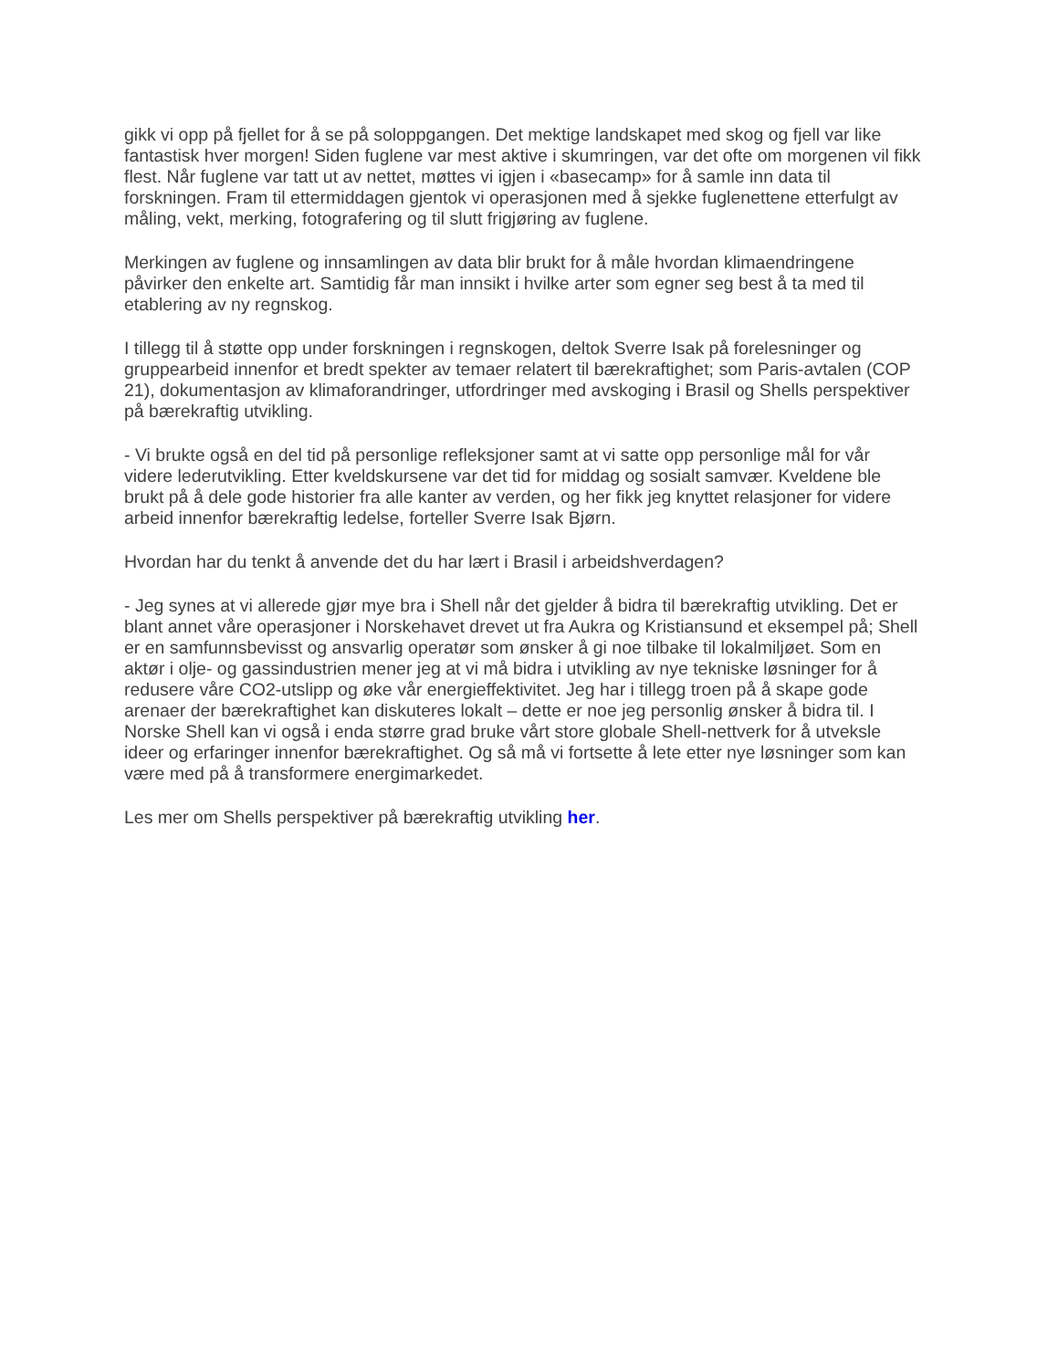gikk vi opp på fjellet for å se på soloppgangen. Det mektige landskapet med skog og fjell var like fantastisk hver morgen! Siden fuglene var mest aktive i skumringen, var det ofte om morgenen vil fikk flest. Når fuglene var tatt ut av nettet, møttes vi igjen i «basecamp» for å samle inn data til forskningen. Fram til ettermiddagen gjentok vi operasjonen med å sjekke fuglenettene etterfulgt av måling, vekt, merking, fotografering og til slutt frigjøring av fuglene.
Merkingen av fuglene og innsamlingen av data blir brukt for å måle hvordan klimaendringene påvirker den enkelte art. Samtidig får man innsikt i hvilke arter som egner seg best å ta med til etablering av ny regnskog.
I tillegg til å støtte opp under forskningen i regnskogen, deltok Sverre Isak på forelesninger og gruppearbeid innenfor et bredt spekter av temaer relatert til bærekraftighet; som Paris-avtalen (COP 21), dokumentasjon av klimaforandringer, utfordringer med avskoging i Brasil og Shells perspektiver på bærekraftig utvikling.
- Vi brukte også en del tid på personlige refleksjoner samt at vi satte opp personlige mål for vår videre lederutvikling. Etter kveldskursene var det tid for middag og sosialt samvær. Kveldene ble brukt på å dele gode historier fra alle kanter av verden, og her fikk jeg knyttet relasjoner for videre arbeid innenfor bærekraftig ledelse, forteller Sverre Isak Bjørn.
Hvordan har du tenkt å anvende det du har lært i Brasil i arbeidshverdagen?
- Jeg synes at vi allerede gjør mye bra i Shell når det gjelder å bidra til bærekraftig utvikling. Det er blant annet våre operasjoner i Norskehavet drevet ut fra Aukra og Kristiansund et eksempel på; Shell er en samfunnsbevisst og ansvarlig operatør som ønsker å gi noe tilbake til lokalmiljøet. Som en aktør i olje- og gassindustrien mener jeg at vi må bidra i utvikling av nye tekniske løsninger for å redusere våre CO2-utslipp og øke vår energieffektivitet. Jeg har i tillegg troen på å skape gode arenaer der bærekraftighet kan diskuteres lokalt – dette er noe jeg personlig ønsker å bidra til. I Norske Shell kan vi også i enda større grad bruke vårt store globale Shell-nettverk for å utveksle ideer og erfaringer innenfor bærekraftighet. Og så må vi fortsette å lete etter nye løsninger som kan være med på å transformere energimarkedet.
Les mer om Shells perspektiver på bærekraftig utvikling her.